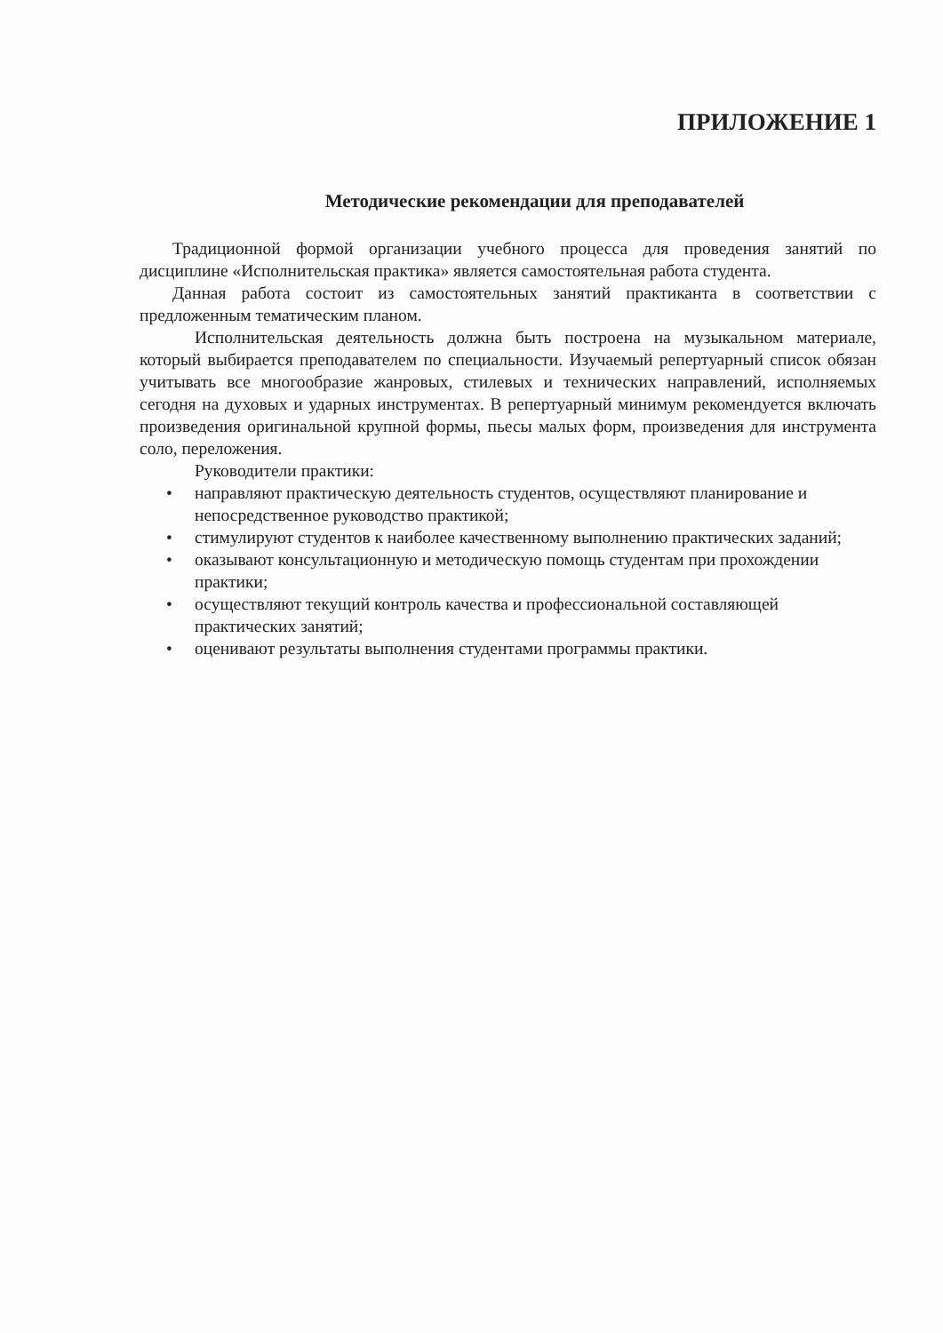ПРИЛОЖЕНИЕ 1
Методические рекомендации для преподавателей
Традиционной формой организации учебного процесса для проведения занятий по дисциплине «Исполнительская практика» является самостоятельная работа студента.
Данная работа состоит из самостоятельных занятий практиканта в соответствии с предложенным тематическим планом.
Исполнительская деятельность должна быть построена на музыкальном материале, который выбирается преподавателем по специальности. Изучаемый репертуарный список обязан учитывать все многообразие жанровых, стилевых и технических направлений, исполняемых сегодня на духовых и ударных инструментах. В репертуарный минимум рекомендуется включать произведения оригинальной крупной формы, пьесы малых форм, произведения для инструмента соло, переложения.
Руководители практики:
• направляют практическую деятельность студентов, осуществляют планирование и непосредственное руководство практикой;
• стимулируют студентов к наиболее качественному выполнению практических заданий;
• оказывают консультационную и методическую помощь студентам при прохождении практики;
• осуществляют текущий контроль качества и профессиональной составляющей практических занятий;
• оценивают результаты выполнения студентами программы практики.